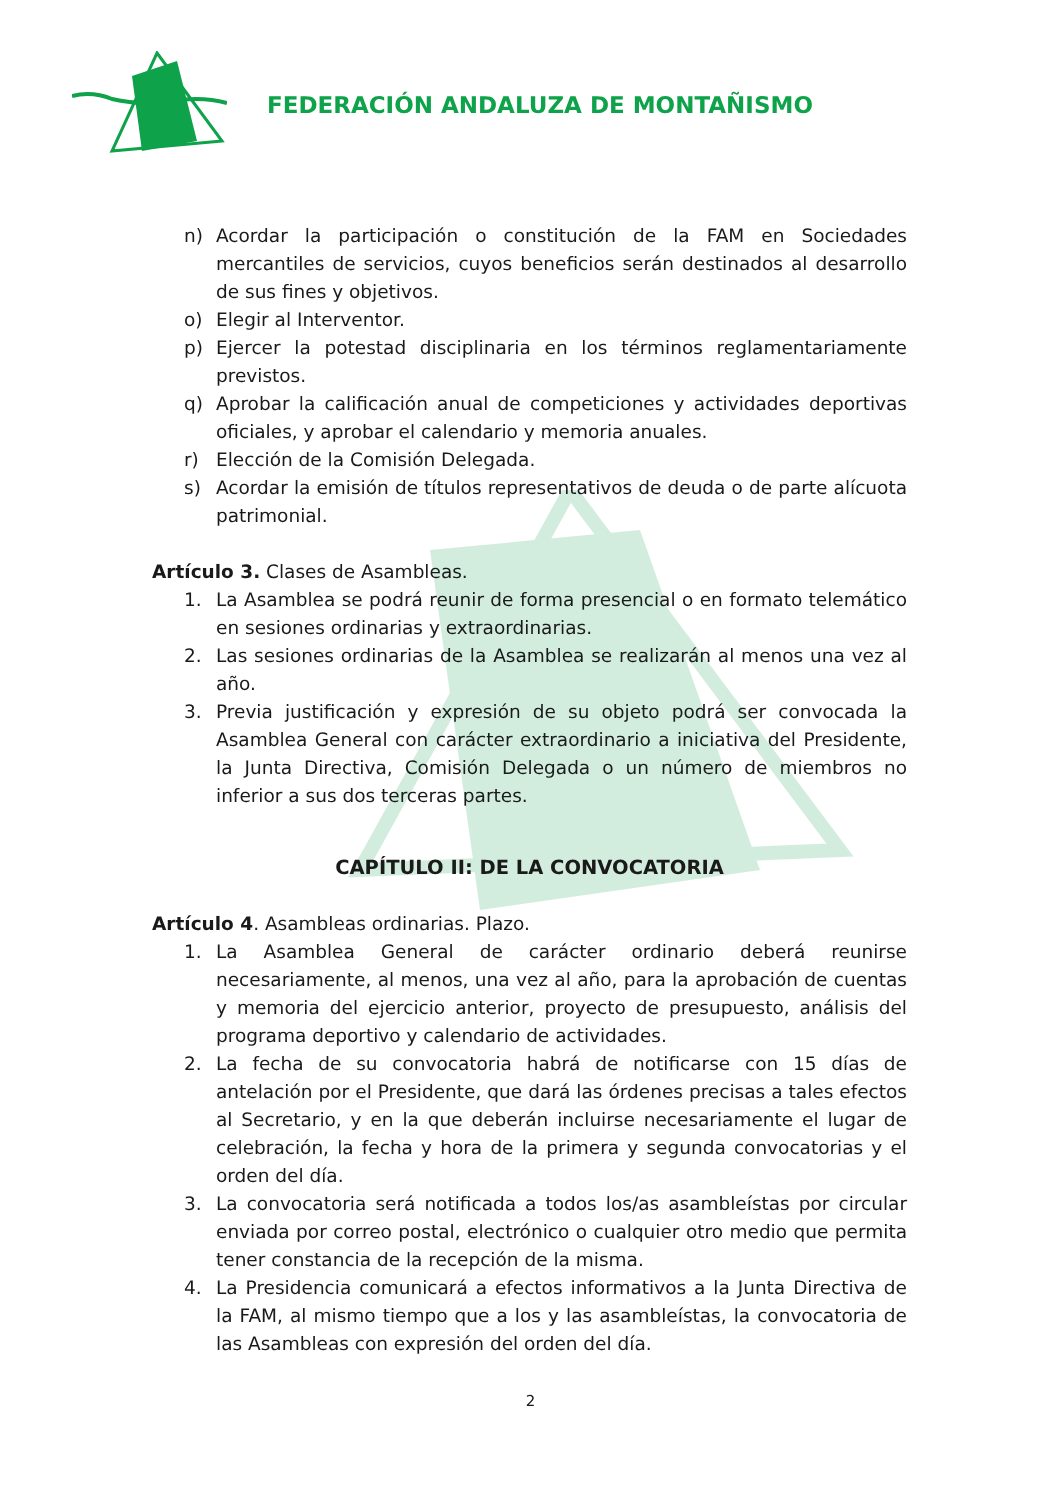FEDERACIÓN ANDALUZA DE MONTAÑISMO
n) Acordar la participación o constitución de la FAM en Sociedades mercantiles de servicios, cuyos beneficios serán destinados al desarrollo de sus fines y objetivos.
o) Elegir al Interventor.
p) Ejercer la potestad disciplinaria en los términos reglamentariamente previstos.
q) Aprobar la calificación anual de competiciones y actividades deportivas oficiales, y aprobar el calendario y memoria anuales.
r) Elección de la Comisión Delegada.
s) Acordar la emisión de títulos representativos de deuda o de parte alícuota patrimonial.
Artículo 3. Clases de Asambleas.
1. La Asamblea se podrá reunir de forma presencial o en formato telemático en sesiones ordinarias y extraordinarias.
2. Las sesiones ordinarias de la Asamblea se realizarán al menos una vez al año.
3. Previa justificación y expresión de su objeto podrá ser convocada la Asamblea General con carácter extraordinario a iniciativa del Presidente, la Junta Directiva, Comisión Delegada o un número de miembros no inferior a sus dos terceras partes.
CAPÍTULO II: DE LA CONVOCATORIA
Artículo 4. Asambleas ordinarias. Plazo.
1. La Asamblea General de carácter ordinario deberá reunirse necesariamente, al menos, una vez al año, para la aprobación de cuentas y memoria del ejercicio anterior, proyecto de presupuesto, análisis del programa deportivo y calendario de actividades.
2. La fecha de su convocatoria habrá de notificarse con 15 días de antelación por el Presidente, que dará las órdenes precisas a tales efectos al Secretario, y en la que deberán incluirse necesariamente el lugar de celebración, la fecha y hora de la primera y segunda convocatorias y el orden del día.
3. La convocatoria será notificada a todos los/as asambleístas por circular enviada por correo postal, electrónico o cualquier otro medio que permita tener constancia de la recepción de la misma.
4. La Presidencia comunicará a efectos informativos a la Junta Directiva de la FAM, al mismo tiempo que a los y las asambleístas, la convocatoria de las Asambleas con expresión del orden del día.
2